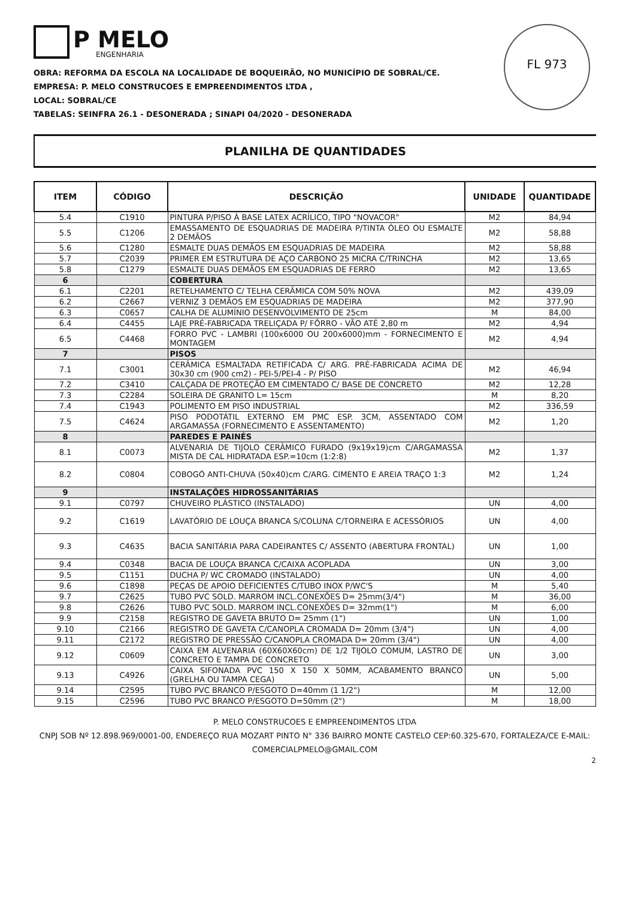P MELO
ENGENHARIA
FL 973
OBRA: REFORMA DA ESCOLA NA LOCALIDADE DE BOQUEIRÃO, NO MUNICÍPIO DE SOBRAL/CE.
EMPRESA: P. MELO CONSTRUCOES E EMPREENDIMENTOS LTDA ,
LOCAL: SOBRAL/CE
TABELAS: SEINFRA 26.1 - DESONERADA ; SINAPI 04/2020 - DESONERADA
PLANILHA DE QUANTIDADES
| ITEM | CÓDIGO | DESCRIÇÃO | UNIDADE | QUANTIDADE |
| --- | --- | --- | --- | --- |
| 5.4 | C1910 | PINTURA P/PISO À BASE LATEX ACRÍLICO, TIPO "NOVACOR" | M2 | 84,94 |
| 5.5 | C1206 | EMASSAMENTO DE ESQUADRIAS DE MADEIRA P/TINTA ÓLEO OU ESMALTE 2 DEMÃOS | M2 | 58,88 |
| 5.6 | C1280 | ESMALTE DUAS DEMÃOS EM ESQUADRIAS DE MADEIRA | M2 | 58,88 |
| 5.7 | C2039 | PRIMER EM ESTRUTURA DE AÇO CARBONO 25 MICRA C/TRINCHA | M2 | 13,65 |
| 5.8 | C1279 | ESMALTE DUAS DEMÃOS EM ESQUADRIAS DE FERRO | M2 | 13,65 |
| 6 | | COBERTURA | | |
| 6.1 | C2201 | RETELHAMENTO C/ TELHA CERÂMICA COM 50% NOVA | M2 | 439,09 |
| 6.2 | C2667 | VERNIZ 3 DEMÃOS EM ESQUADRIAS DE MADEIRA | M2 | 377,90 |
| 6.3 | C0657 | CALHA DE ALUMÍNIO DESENVOLVIMENTO DE 25cm | M | 84,00 |
| 6.4 | C4455 | LAJE PRÉ-FABRICADA TRELIÇADA P/ FÔRRO - VÃO ATÉ 2,80 m | M2 | 4,94 |
| 6.5 | C4468 | FORRO PVC - LAMBRI (100x6000 OU 200x6000)mm - FORNECIMENTO E MONTAGEM | M2 | 4,94 |
| 7 | | PISOS | | |
| 7.1 | C3001 | CERÂMICA ESMALTADA RETIFICADA C/ ARG. PRÉ-FABRICADA ACIMA DE 30x30 cm (900 cm2) - PEI-5/PEI-4 - P/ PISO | M2 | 46,94 |
| 7.2 | C3410 | CALÇADA DE PROTEÇÃO EM CIMENTADO C/ BASE DE CONCRETO | M2 | 12,28 |
| 7.3 | C2284 | SOLEIRA DE GRANITO L= 15cm | M | 8,20 |
| 7.4 | C1943 | POLIMENTO EM PISO INDUSTRIAL | M2 | 336,59 |
| 7.5 | C4624 | PISO PODOTÁTIL EXTERNO EM PMC ESP. 3CM, ASSENTADO COM ARGAMASSA (FORNECIMENTO E ASSENTAMENTO) | M2 | 1,20 |
| 8 | | PAREDES E PAINÉS | | |
| 8.1 | C0073 | ALVENARIA DE TIJOLO CERÂMICO FURADO (9x19x19)cm C/ARGAMASSA MISTA DE CAL HIDRATADA ESP.=10cm (1:2:8) | M2 | 1,37 |
| 8.2 | C0804 | COBOGÓ ANTI-CHUVA (50x40)cm C/ARG. CIMENTO E AREIA TRAÇO 1:3 | M2 | 1,24 |
| 9 | | INSTALAÇÕES HIDROSSANITÁRIAS | | |
| 9.1 | C0797 | CHUVEIRO PLÁSTICO (INSTALADO) | UN | 4,00 |
| 9.2 | C1619 | LAVATÓRIO DE LOUÇA BRANCA S/COLUNA C/TORNEIRA E ACESSÓRIOS | UN | 4,00 |
| 9.3 | C4635 | BACIA SANITÁRIA PARA CADEIRANTES C/ ASSENTO (ABERTURA FRONTAL) | UN | 1,00 |
| 9.4 | C0348 | BACIA DE LOUÇA BRANCA C/CAIXA ACOPLADA | UN | 3,00 |
| 9.5 | C1151 | DUCHA P/ WC CROMADO (INSTALADO) | UN | 4,00 |
| 9.6 | C1898 | PEÇAS DE APOIO DEFICIENTES C/TUBO INOX P/WC'S | M | 5,40 |
| 9.7 | C2625 | TUBO PVC SOLD. MARROM INCL.CONEXÕES D= 25mm(3/4") | M | 36,00 |
| 9.8 | C2626 | TUBO PVC SOLD. MARROM INCL.CONEXÕES D= 32mm(1") | M | 6,00 |
| 9.9 | C2158 | REGISTRO DE GAVETA BRUTO D= 25mm (1") | UN | 1,00 |
| 9.10 | C2166 | REGISTRO DE GAVETA C/CANOPLA CROMADA D= 20mm (3/4") | UN | 4,00 |
| 9.11 | C2172 | REGISTRO DE PRESSÃO C/CANOPLA CROMADA D= 20mm (3/4") | UN | 4,00 |
| 9.12 | C0609 | CAIXA EM ALVENARIA (60X60X60cm) DE 1/2 TIJOLO COMUM, LASTRO DE CONCRETO E TAMPA DE CONCRETO | UN | 3,00 |
| 9.13 | C4926 | CAIXA SIFONADA PVC 150 X 150 X 50MM, ACABAMENTO BRANCO (GRELHA OU TAMPA CEGA) | UN | 5,00 |
| 9.14 | C2595 | TUBO PVC BRANCO P/ESGOTO D=40mm (1 1/2") | M | 12,00 |
| 9.15 | C2596 | TUBO PVC BRANCO P/ESGOTO D=50mm (2") | M | 18,00 |
P. MELO CONSTRUCOES E EMPREENDIMENTOS LTDA
CNPJ SOB Nº 12.898.969/0001-00, ENDEREÇO RUA MOZART PINTO N° 336 BAIRRO MONTE CASTELO CEP:60.325-670, FORTALEZA/CE E-MAIL: COMERCIALPMELO@GMAIL.COM
2